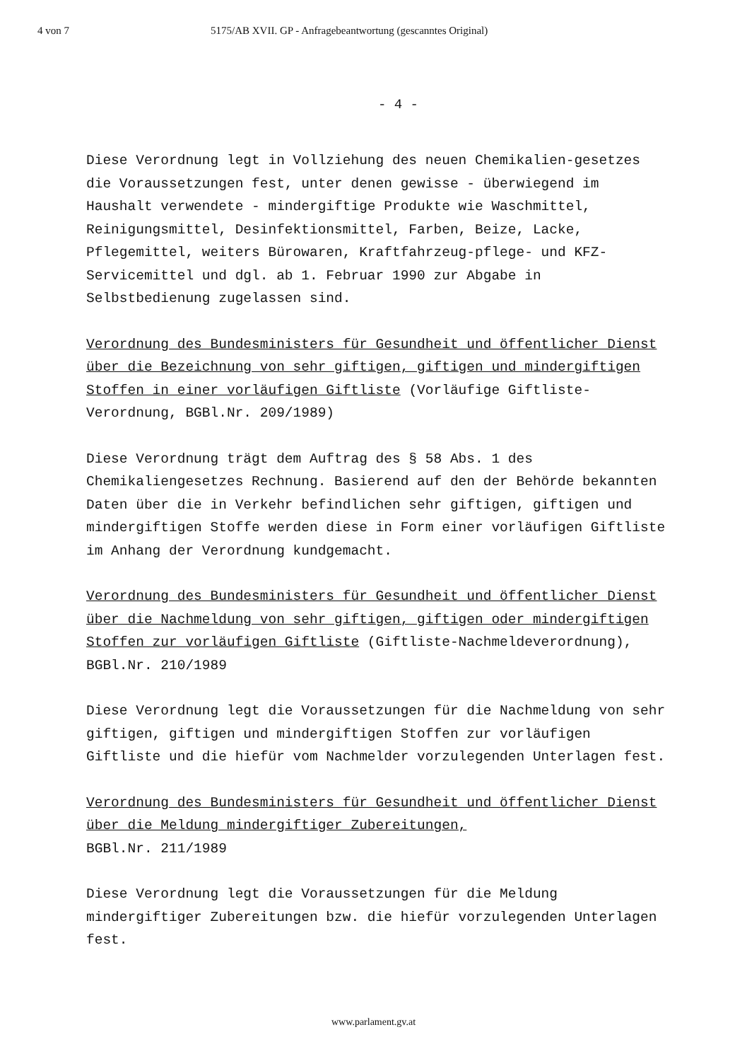4 von 7 5175/AB XVII. GP - Anfragebeantwortung (gescanntes Original)
- 4 -
Diese Verordnung legt in Vollziehung des neuen Chemikalien-gesetzes die Voraussetzungen fest, unter denen gewisse - überwiegend im Haushalt verwendete - mindergiftige Produkte wie Waschmittel, Reinigungsmittel, Desinfektionsmittel, Farben, Beize, Lacke, Pflegemittel, weiters Bürowaren, Kraftfahrzeug-pflege- und KFZ-Servicemittel und dgl. ab 1. Februar 1990 zur Abgabe in Selbstbedienung zugelassen sind.
Verordnung des Bundesministers für Gesundheit und öffentlicher Dienst über die Bezeichnung von sehr giftigen, giftigen und mindergiftigen Stoffen in einer vorläufigen Giftliste (Vorläufige Giftliste-Verordnung, BGBl.Nr. 209/1989)
Diese Verordnung trägt dem Auftrag des § 58 Abs. 1 des Chemikaliengesetzes Rechnung. Basierend auf den der Behörde bekannten Daten über die in Verkehr befindlichen sehr giftigen, giftigen und mindergiftigen Stoffe werden diese in Form einer vorläufigen Giftliste im Anhang der Verordnung kundgemacht.
Verordnung des Bundesministers für Gesundheit und öffentlicher Dienst über die Nachmeldung von sehr giftigen, giftigen oder mindergiftigen Stoffen zur vorläufigen Giftliste (Giftliste-Nachmeldeverordnung), BGBl.Nr. 210/1989
Diese Verordnung legt die Voraussetzungen für die Nachmeldung von sehr giftigen, giftigen und mindergiftigen Stoffen zur vorläufigen Giftliste und die hiefür vom Nachmelder vorzulegenden Unterlagen fest.
Verordnung des Bundesministers für Gesundheit und öffentlicher Dienst über die Meldung mindergiftiger Zubereitungen,
BGBl.Nr. 211/1989
Diese Verordnung legt die Voraussetzungen für die Meldung mindergiftiger Zubereitungen bzw. die hiefür vorzulegenden Unterlagen fest.
www.parlament.gv.at